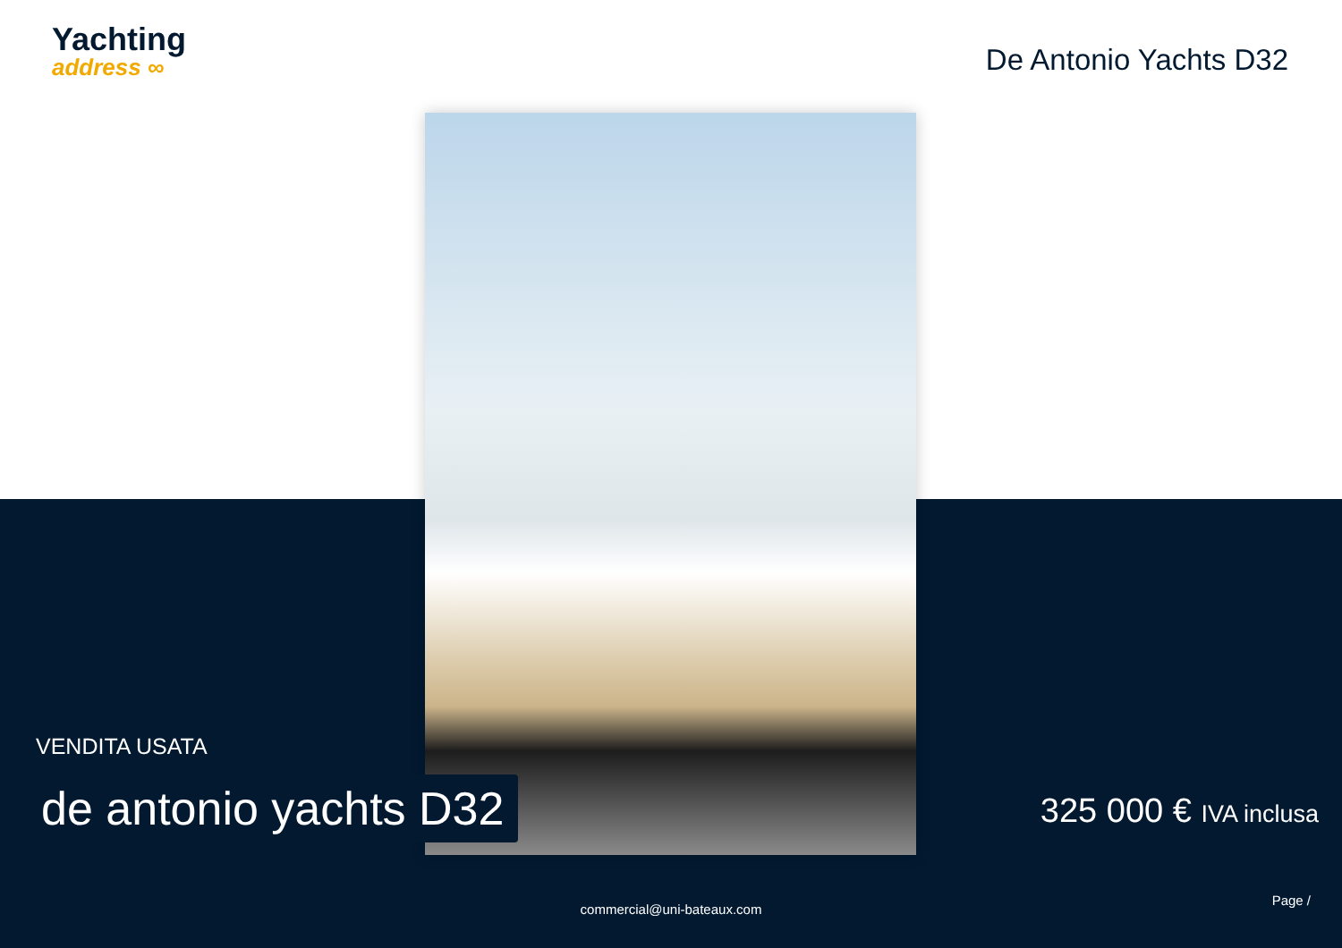Yachting
address ∞
De Antonio Yachts D32
VENDITA USATA
de antonio yachts D32 325 000 € IVA inclusa
Page /
commercial@uni-bateaux.com